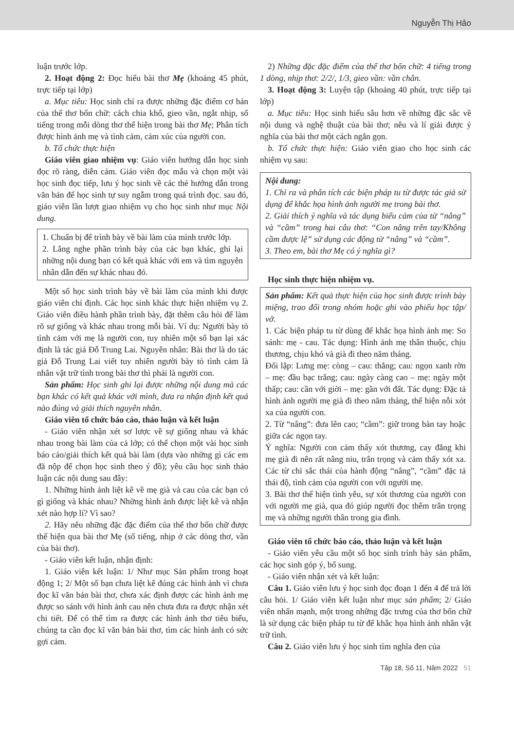Nguyễn Thị Hảo
luận trước lớp.
2. Hoạt động 2: Đọc hiểu bài thơ Mẹ (khoảng 45 phút, trực tiếp tại lớp)
a. Mục tiêu: Học sinh chỉ ra được những đặc điểm cơ bản của thể thơ bốn chữ: cách chia khổ, gieo vần, ngắt nhịp, số tiếng trong mỗi dòng thơ thể hiện trong bài thơ Mẹ; Phân tích được hình ảnh mẹ và tình cảm, cảm xúc của người con.
b. Tổ chức thực hiện
Giáo viên giao nhiệm vụ: Giáo viên hướng dẫn học sinh đọc rõ ràng, diễn cảm. Giáo viên đọc mẫu và chọn một vài học sinh đọc tiếp, lưu ý học sinh về các thẻ hướng dẫn trong văn bản để học sinh tự suy ngẫm trong quá trình đọc. sau đó, giáo viên lần lượt giao nhiệm vụ cho học sinh như mục Nội dung.
1. Chuẩn bị để trình bày về bài làm của mình trước lớp.
2. Lắng nghe phần trình bày của các bạn khác, ghi lại những nội dung bạn có kết quả khác với em và tìm nguyên nhân dẫn đến sự khác nhau đó.
Một số học sinh trình bày về bài làm của mình khi được giáo viên chỉ định. Các học sinh khác thực hiện nhiệm vụ 2. Giáo viên điều hành phần trình bày, đặt thêm câu hỏi để làm rõ sự giống và khác nhau trong mỗi bài. Ví dụ: Người bày tỏ tình cảm với mẹ là người con, tuy nhiên một số bạn lại xác định là tác giả Đỗ Trung Lai. Nguyên nhân: Bài thơ là do tác giả Đỗ Trung Lai viết tuy nhiên người bày tỏ tình cảm là nhân vật trữ tình trong bài thơ thì phải là người con.
Sản phẩm: Học sinh ghi lại được những nội dung mà các bạn khác có kết quả khác với mình, đưa ra nhận định kết quả nào đúng và giải thích nguyên nhân.
Giáo viên tổ chức báo cáo, thảo luận và kết luận
- Giáo viên nhận xét sơ lược về sự giống nhau và khác nhau trong bài làm của cả lớp; có thể chọn một vài học sinh báo cáo/giải thích kết quả bài làm (dựa vào những gì các em đã nộp để chọn học sinh theo ý đồ); yêu cầu học sinh thảo luận các nội dung sau đây:
1. Những hình ảnh liệt kê về mẹ già và cau của các bạn có gì giống và khác nhau? Những hình ảnh được liệt kê và nhận xét nào hợp lí? Vì sao?
2. Hãy nêu những đặc đặc điểm của thể thơ bốn chữ được thể hiện qua bài thơ Mẹ (số tiếng, nhịp ở các dòng thơ, vần của bài thơ).
- Giáo viên kết luận, nhận định:
1. Giáo viên kết luận: 1/ Như mục Sản phẩm trong hoạt động 1; 2/ Một số bạn chưa liệt kê đúng các hình ảnh vì chưa đọc kĩ văn bản bài thơ, chưa xác định được các hình ảnh mẹ được so sánh với hình ảnh cau nên chưa đưa ra được nhận xét chi tiết. Để có thể tìm ra được các hình ảnh thơ tiêu biểu, chúng ta cần đọc kĩ văn bản bài thơ, tìm các hình ảnh có sức gợi cảm.
2) Những đặc đặc điểm của thể thơ bốn chữ: 4 tiếng trong 1 dòng, nhịp thơ: 2/2/, 1/3, gieo vần: vần chân.
3. Hoạt động 3: Luyện tập (khoảng 40 phút, trực tiếp tại lớp)
a. Mục tiêu: Học sinh hiểu sâu hơn về những đặc sắc về nội dung và nghệ thuật của bài thơ; nêu và lí giải được ý nghĩa của bài thơ một cách ngắn gọn.
b. Tổ chức thực hiện: Giáo viên giao cho học sinh các nhiệm vụ sau:
Nội dung:
1. Chỉ ra và phân tích các biện pháp tu từ được tác giả sử dụng để khắc họa hình ảnh người mẹ trong bài thơ.
2. Giải thích ý nghĩa và tác dụng biểu cảm của từ “nâng” và “cầm” trong hai câu thơ: “Con nâng trên tay/Không cầm được lệ” sử dụng các động từ “nâng” và “cầm”.
3. Theo em, bài thơ Mẹ có ý nghĩa gì?
Học sinh thực hiện nhiệm vụ.
Sản phẩm: Kết quả thực hiện của học sinh được trình bày miệng, trao đổi trong nhóm hoặc ghi vào phiếu học tập/ vở.
1. Các biện pháp tu từ dùng để khắc họa hình ảnh mẹ: So sánh: mẹ - cau. Tác dụng: Hình ảnh mẹ thân thuộc, chịu thương, chịu khó và già đi theo năm tháng.
Đối lập: Lưng mẹ: còng – cau: thẳng; cau: ngọn xanh rờn – mẹ: đầu bạc trắng; cau: ngày càng cao – mẹ: ngày một thấp; cau: cần với giời – mẹ: gần với đất. Tác dụng: Đặc tả hình ảnh người mẹ già đi theo năm tháng, thể hiện nỗi xót xa của người con.
2. Từ “nâng”: đưa lên cao; “cầm”: giữ trong bàn tay hoặc giữa các ngọn tay.
Ý nghĩa: Người con cảm thấy xót thương, cay đắng khi mẹ già đi nên rất nâng niu, trân trọng và cảm thấy xót xa. Các từ chỉ sắc thái của hành động “nâng”, “cầm” đặc tả thái độ, tình cảm của người con với người mẹ.
3. Bài thơ thể hiện tình yêu, sự xót thương của người con với người mẹ già, qua đó giúp người đọc thêm trân trọng mẹ và những người thân trong gia đình.
Giáo viên tổ chức báo cáo, thảo luận và kết luận
- Giáo viên yêu cầu một số học sinh trình bày sản phẩm, các học sinh góp ý, bổ sung.
- Giáo viên nhận xét và kết luận:
Câu 1. Giáo viên lưu ý học sinh đọc đoạn 1 đến 4 để trả lời câu hỏi. 1/ Giáo viên kết luận như mục sản phẩm; 2/ Giáo viên nhấn mạnh, một trong những đặc trưng của thơ bốn chữ là sử dụng các biện pháp tu từ để khắc họa hình ảnh nhân vật trữ tình.
Câu 2. Giáo viên lưu ý học sinh tìm nghĩa đen của
Tập 18, Số 11, Năm 2022 51